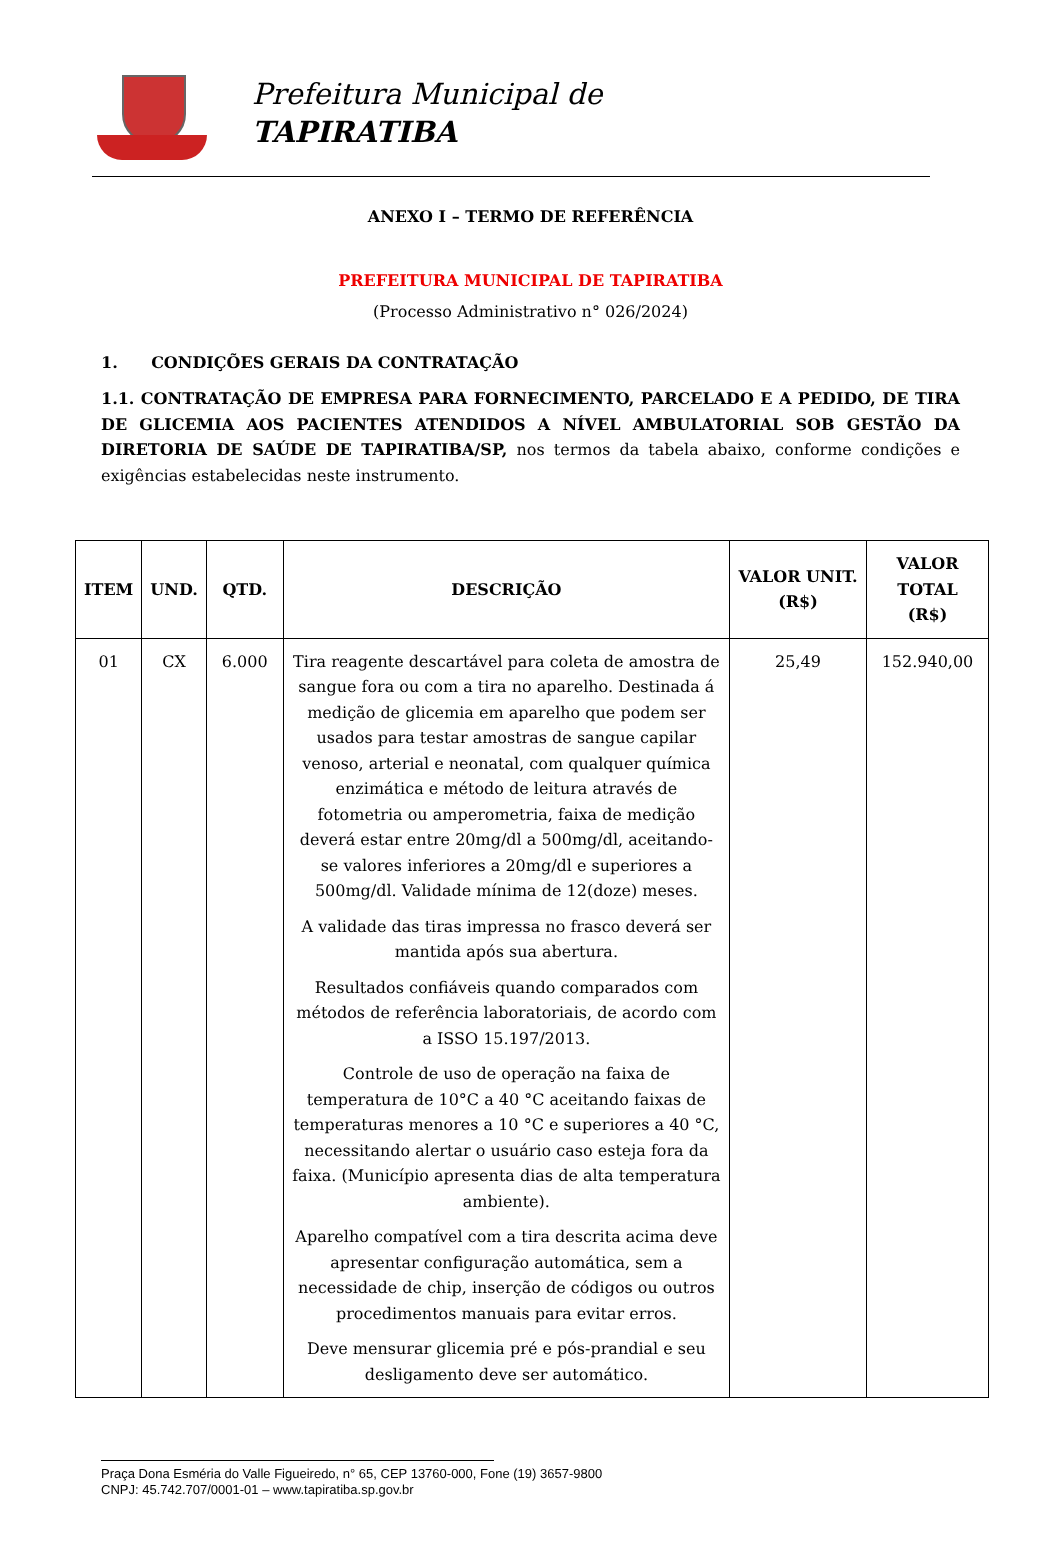Prefeitura Municipal de
TAPIRATIBA
ANEXO I – TERMO DE REFERÊNCIA
PREFEITURA MUNICIPAL DE TAPIRATIBA
(Processo Administrativo n° 026/2024)
1. CONDIÇÕES GERAIS DA CONTRATAÇÃO
1.1. CONTRATAÇÃO DE EMPRESA PARA FORNECIMENTO, PARCELADO E A PEDIDO, DE TIRA DE GLICEMIA AOS PACIENTES ATENDIDOS A NÍVEL AMBULATORIAL SOB GESTÃO DA DIRETORIA DE SAÚDE DE TAPIRATIBA/SP, nos termos da tabela abaixo, conforme condições e exigências estabelecidas neste instrumento.
| ITEM | UND. | QTD. | DESCRIÇÃO | VALOR UNIT. (R$) | VALOR TOTAL (R$) |
| --- | --- | --- | --- | --- | --- |
| 01 | CX | 6.000 | Tira reagente descartável para coleta de amostra de sangue fora ou com a tira no aparelho. Destinada á medição de glicemia em aparelho que podem ser usados para testar amostras de sangue capilar venoso, arterial e neonatal, com qualquer química enzimática e método de leitura através de fotometria ou amperometria, faixa de medição deverá estar entre 20mg/dl a 500mg/dl, aceitando-se valores inferiores a 20mg/dl e superiores a 500mg/dl. Validade mínima de 12(doze) meses. A validade das tiras impressa no frasco deverá ser mantida após sua abertura. Resultados confiáveis quando comparados com métodos de referência laboratoriais, de acordo com a ISSO 15.197/2013. Controle de uso de operação na faixa de temperatura de 10°C a 40 °C aceitando faixas de temperaturas menores a 10 °C e superiores a 40 °C, necessitando alertar o usuário caso esteja fora da faixa. (Município apresenta dias de alta temperatura ambiente). Aparelho compatível com a tira descrita acima deve apresentar configuração automática, sem a necessidade de chip, inserção de códigos ou outros procedimentos manuais para evitar erros. Deve mensurar glicemia pré e pós-prandial e seu desligamento deve ser automático. | 25,49 | 152.940,00 |
Praça Dona Esméria do Valle Figueiredo, n° 65, CEP 13760-000, Fone (19) 3657-9800
CNPJ: 45.742.707/0001-01 – www.tapiratiba.sp.gov.br